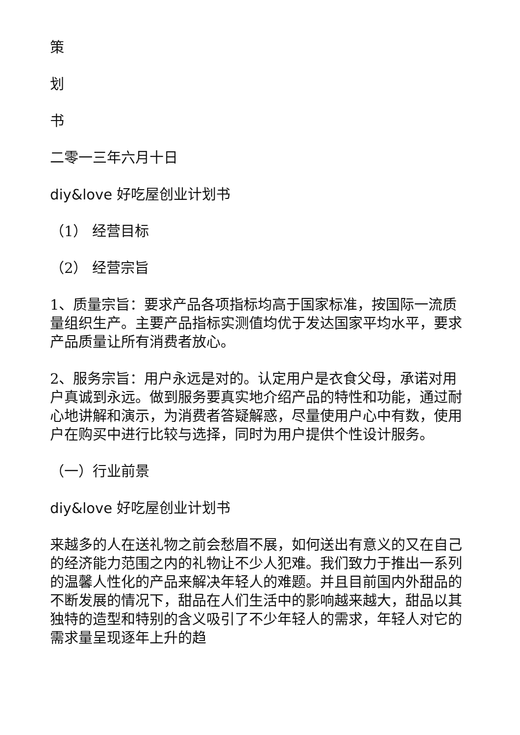策
划
书
二零一三年六月十日
diy&love 好吃屋创业计划书
（1） 经营目标
（2） 经营宗旨
1、质量宗旨：要求产品各项指标均高于国家标准，按国际一流质量组织生产。主要产品指标实测值均优于发达国家平均水平，要求产品质量让所有消费者放心。
2、服务宗旨：用户永远是对的。认定用户是衣食父母，承诺对用户真诚到永远。做到服务要真实地介绍产品的特性和功能，通过耐心地讲解和演示，为消费者答疑解惑，尽量使用户心中有数，使用户在购买中进行比较与选择，同时为用户提供个性设计服务。
（一）行业前景
diy&love 好吃屋创业计划书
来越多的人在送礼物之前会愁眉不展，如何送出有意义的又在自己的经济能力范围之内的礼物让不少人犯难。我们致力于推出一系列的温馨人性化的产品来解决年轻人的难题。并且目前国内外甜品的不断发展的情况下，甜品在人们生活中的影响越来越大，甜品以其独特的造型和特别的含义吸引了不少年轻人的需求，年轻人对它的需求量呈现逐年上升的趋